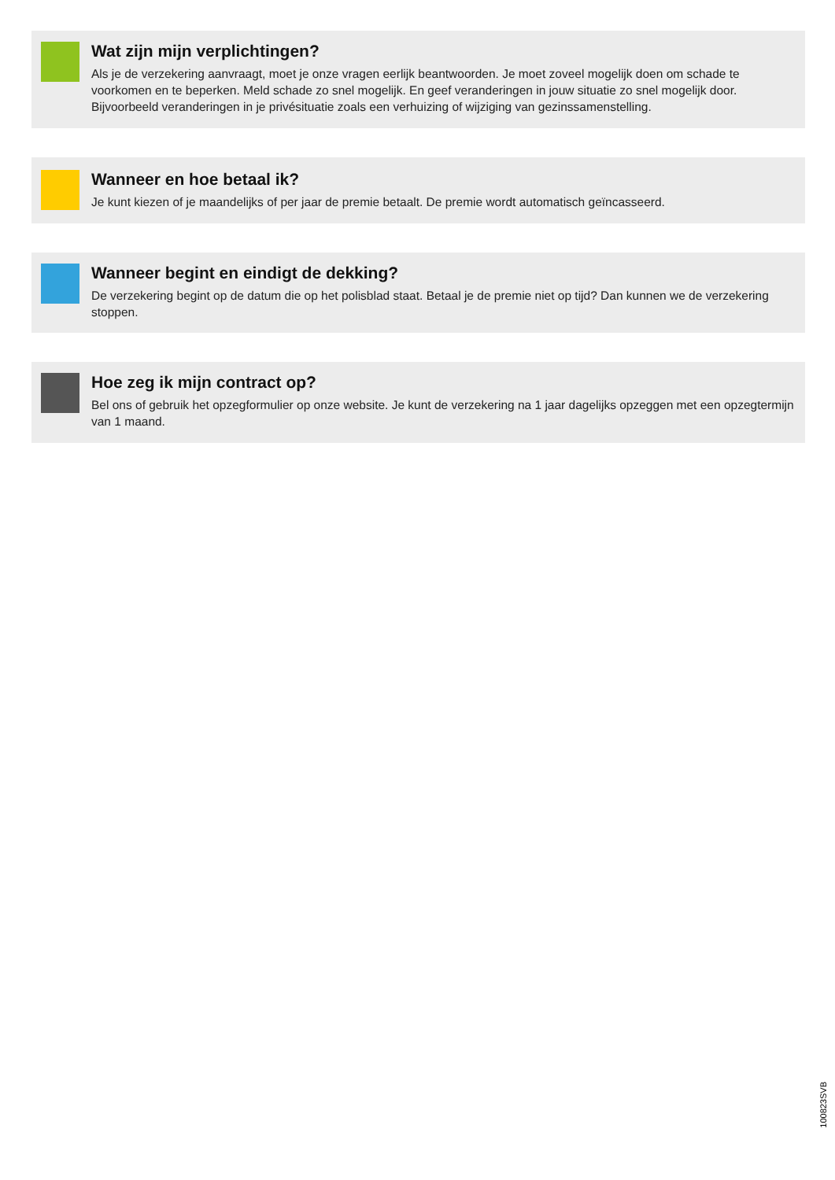Wat zijn mijn verplichtingen?
Als je de verzekering aanvraagt, moet je onze vragen eerlijk beantwoorden. Je moet zoveel mogelijk doen om schade te voorkomen en te beperken. Meld schade zo snel mogelijk. En geef veranderingen in jouw situatie zo snel mogelijk door. Bijvoorbeeld veranderingen in je privésituatie zoals een verhuizing of wijziging van gezinssamenstelling.
Wanneer en hoe betaal ik?
Je kunt kiezen of je maandelijks of per jaar de premie betaalt. De premie wordt automatisch geïncasseerd.
Wanneer begint en eindigt de dekking?
De verzekering begint op de datum die op het polisblad staat. Betaal je de premie niet op tijd? Dan kunnen we de verzekering stoppen.
Hoe zeg ik mijn contract op?
Bel ons of gebruik het opzegformulier op onze website. Je kunt de verzekering na 1 jaar dagelijks opzeggen met een opzegtermijn van 1 maand.
100823SVB